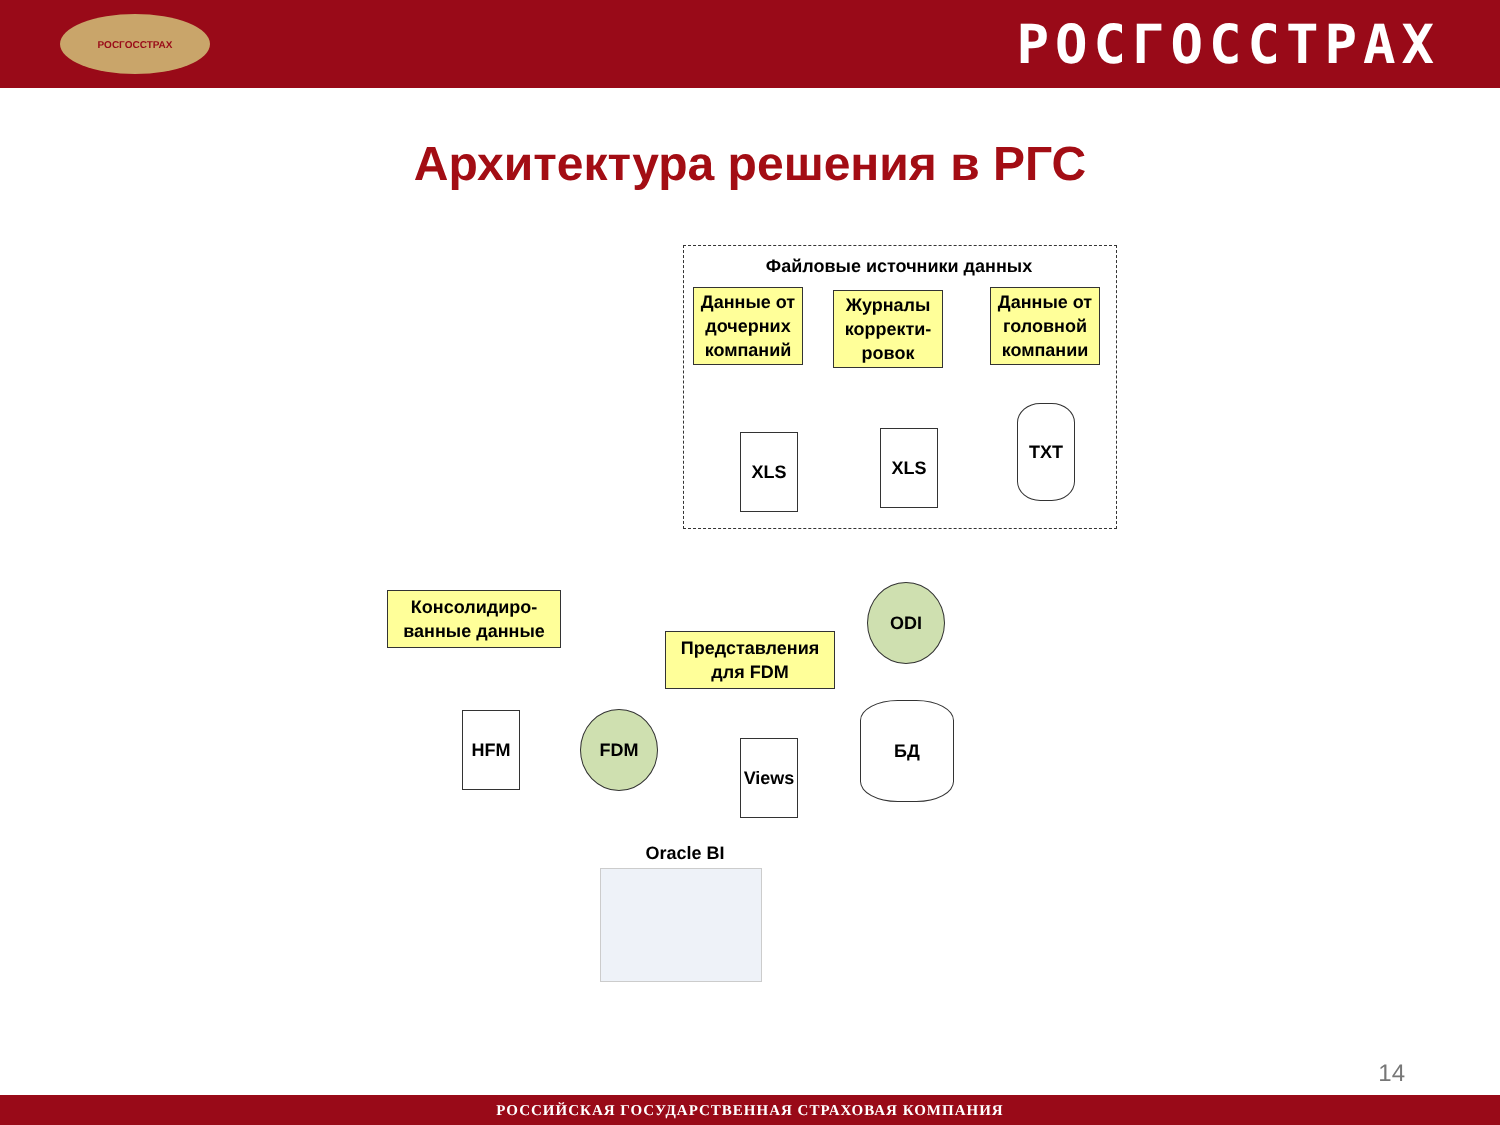РОСГОССТРАХ
РОСГОССТРАХ
Архитектура решения в РГС
Файловые источники данных
Данные от дочерних компаний
Журналы корректи-ровок
Данные от головной компании
XLS XLS
TXT
ODI
БД
Консолидиро-ванные данные
HFM FDM
Представления для FDM
Views
Oracle BI
14
РОССИЙСКАЯ ГОСУДАРСТВЕННАЯ СТРАХОВАЯ КОМПАНИЯ